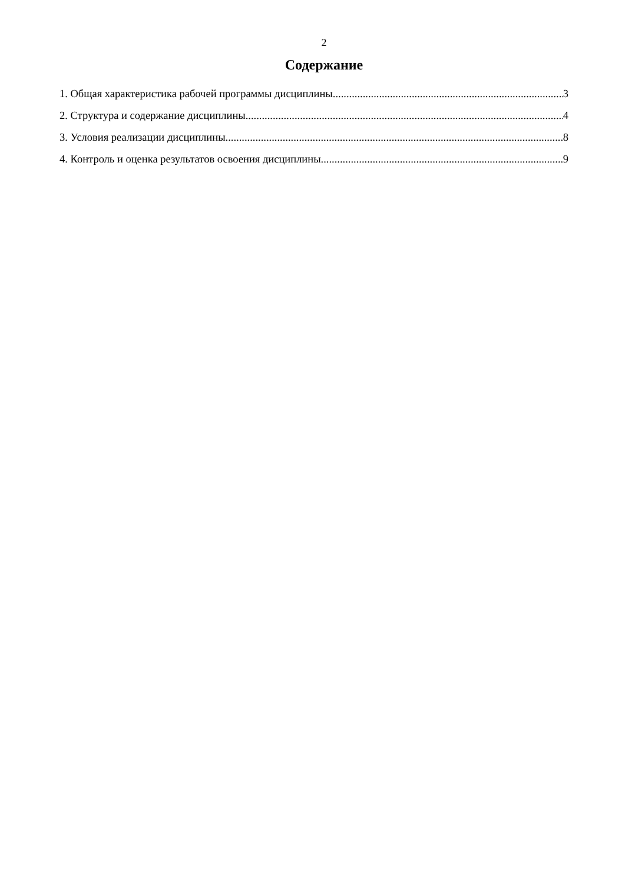2
Содержание
1. Общая характеристика рабочей программы дисциплины 3
2. Структура и содержание дисциплины 4
3. Условия реализации дисциплины 8
4. Контроль и оценка результатов освоения дисциплины 9